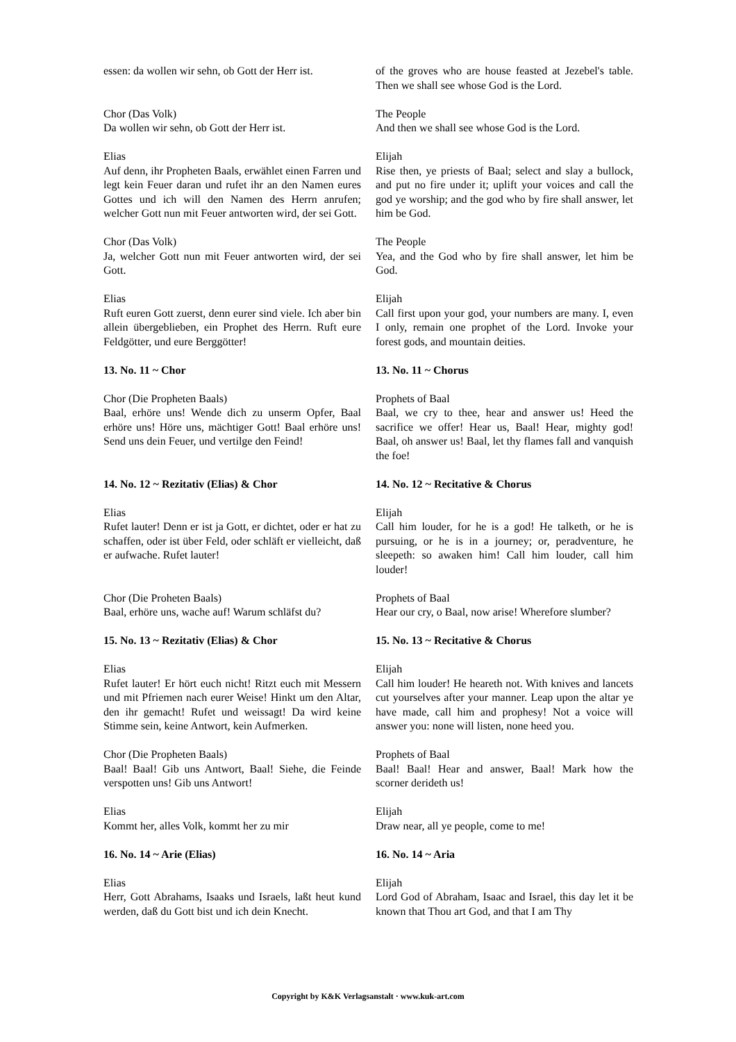essen: da wollen wir sehn, ob Gott der Herr ist.
of the groves who are house feasted at Jezebel's table. Then we shall see whose God is the Lord.
Chor (Das Volk)
Da wollen wir sehn, ob Gott der Herr ist.
The People
And then we shall see whose God is the Lord.
Elias
Auf denn, ihr Propheten Baals, erwählet einen Farren und legt kein Feuer daran und rufet ihr an den Namen eures Gottes und ich will den Namen des Herrn anrufen; welcher Gott nun mit Feuer antworten wird, der sei Gott.
Elijah
Rise then, ye priests of Baal; select and slay a bullock, and put no fire under it; uplift your voices and call the god ye worship; and the god who by fire shall answer, let him be God.
Chor (Das Volk)
Ja, welcher Gott nun mit Feuer antworten wird, der sei Gott.
The People
Yea, and the God who by fire shall answer, let him be God.
Elias
Ruft euren Gott zuerst, denn eurer sind viele. Ich aber bin allein übergeblieben, ein Prophet des Herrn. Ruft eure Feldgötter, und eure Berggötter!
Elijah
Call first upon your god, your numbers are many. I, even I only, remain one prophet of the Lord. Invoke your forest gods, and mountain deities.
13. No. 11 ~ Chor 13. No. 11 ~ Chorus
Chor (Die Propheten Baals)
Baal, erhöre uns! Wende dich zu unserm Opfer, Baal erhöre uns! Höre uns, mächtiger Gott! Baal erhöre uns! Send uns dein Feuer, und vertilge den Feind!
Prophets of Baal
Baal, we cry to thee, hear and answer us! Heed the sacrifice we offer! Hear us, Baal! Hear, mighty god! Baal, oh answer us! Baal, let thy flames fall and vanquish the foe!
14. No. 12 ~ Rezitativ (Elias) & Chor 14. No. 12 ~ Recitative & Chorus
Elias
Rufet lauter! Denn er ist ja Gott, er dichtet, oder er hat zu schaffen, oder ist über Feld, oder schläft er vielleicht, daß er aufwache. Rufet lauter!
Elijah
Call him louder, for he is a god! He talketh, or he is pursuing, or he is in a journey; or, peradventure, he sleepeth: so awaken him! Call him louder, call him louder!
Chor (Die Proheten Baals)
Baal, erhöre uns, wache auf! Warum schläfst du?
Prophets of Baal
Hear our cry, o Baal, now arise! Wherefore slumber?
15. No. 13 ~ Rezitativ (Elias) & Chor 15. No. 13 ~ Recitative & Chorus
Elias
Rufet lauter! Er hört euch nicht! Ritzt euch mit Messern und mit Pfriemen nach eurer Weise! Hinkt um den Altar, den ihr gemacht! Rufet und weissagt! Da wird keine Stimme sein, keine Antwort, kein Aufmerken.
Elijah
Call him louder! He heareth not. With knives and lancets cut yourselves after your manner. Leap upon the altar ye have made, call him and prophesy! Not a voice will answer you: none will listen, none heed you.
Chor (Die Propheten Baals)
Baal! Baal! Gib uns Antwort, Baal! Siehe, die Feinde verspotten uns! Gib uns Antwort!
Prophets of Baal
Baal! Baal! Hear and answer, Baal! Mark how the scorner derideth us!
Elias
Kommt her, alles Volk, kommt her zu mir
Elijah
Draw near, all ye people, come to me!
16. No. 14 ~ Arie (Elias) 16. No. 14 ~ Aria
Elias
Herr, Gott Abrahams, Isaaks und Israels, laßt heut kund werden, daß du Gott bist und ich dein Knecht.
Elijah
Lord God of Abraham, Isaac and Israel, this day let it be known that Thou art God, and that I am Thy
Copyright by K&K Verlagsanstalt · www.kuk-art.com